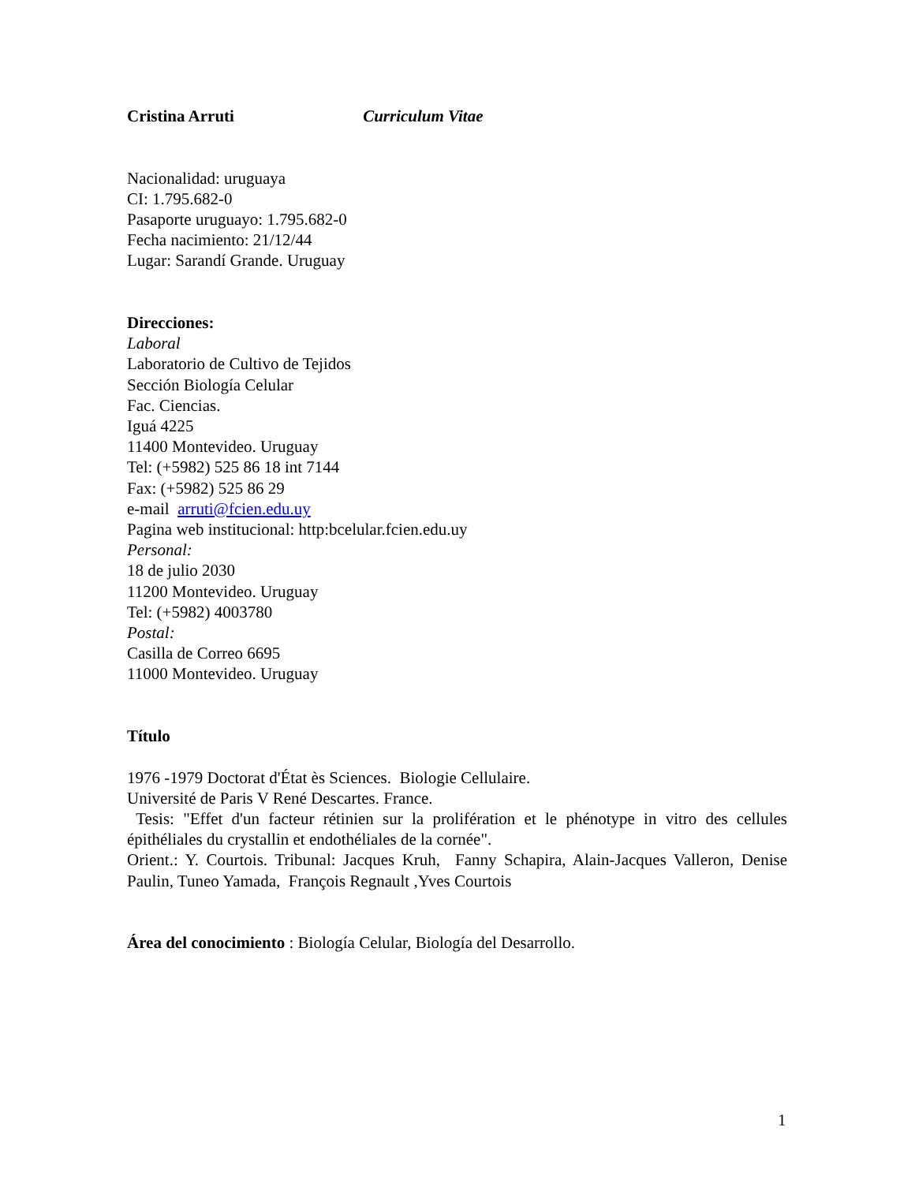Cristina Arruti Curriculum Vitae
Nacionalidad: uruguaya
CI: 1.795.682-0
Pasaporte uruguayo: 1.795.682-0
Fecha nacimiento: 21/12/44
Lugar: Sarandí Grande. Uruguay
Direcciones:
Laboral
Laboratorio de Cultivo de Tejidos
Sección Biología Celular
Fac. Ciencias.
Iguá 4225
11400 Montevideo. Uruguay
Tel: (+5982) 525 86 18 int 7144
Fax: (+5982) 525 86 29
e-mail arruti@fcien.edu.uy
Pagina web institucional: http:bcelular.fcien.edu.uy
Personal:
18 de julio 2030
11200 Montevideo. Uruguay
Tel: (+5982) 4003780
Postal:
Casilla de Correo 6695
11000 Montevideo. Uruguay
Título
1976 -1979 Doctorat d'État ès Sciences. Biologie Cellulaire.
Université de Paris V René Descartes. France.
Tesis: "Effet d'un facteur rétinien sur la prolifération et le phénotype in vitro des cellules épithéliales du crystallin et endothéliales de la cornée".
Orient.: Y. Courtois. Tribunal: Jacques Kruh, Fanny Schapira, Alain-Jacques Valleron, Denise Paulin, Tuneo Yamada, François Regnault ,Yves Courtois
Área del conocimiento : Biología Celular, Biología del Desarrollo.
1